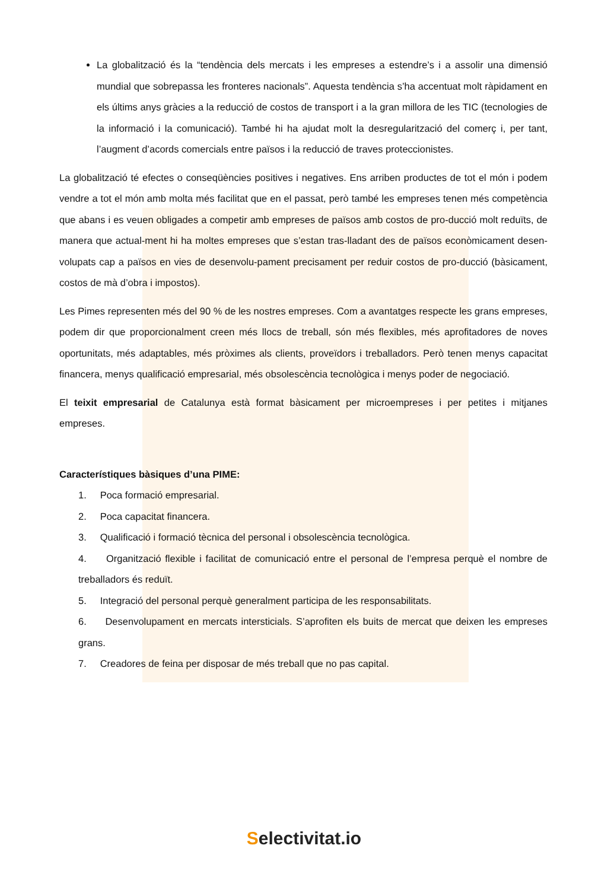La globalització és la “tendència dels mercats i les empreses a estendre’s i a assolir una dimensió mundial que sobrepassa les fronteres nacionals”. Aquesta tendència s’ha accentuat molt ràpidament en els últims anys gràcies a la reducció de costos de transport i a la gran millora de les TIC (tecnologies de la informació i la comunicació). També hi ha ajudat molt la desregularització del comerç i, per tant, l’augment d’acords comercials entre països i la reducció de traves proteccionistes.
La globalització té efectes o conseqüències positives i negatives. Ens arriben productes de tot el món i podem vendre a tot el món amb molta més facilitat que en el passat, però també les empreses tenen més competència que abans i es veuen obligades a competir amb empreses de països amb costos de pro-ducció molt reduïts, de manera que actual-ment hi ha moltes empreses que s’estan tras-lladant des de països econòmicament desen-volupats cap a països en vies de desenvolu-pament precisament per reduir costos de pro-ducció (bàsicament, costos de mà d’obra i impostos).
Les Pimes representen més del 90 % de les nostres empreses. Com a avantatges respecte les grans empreses, podem dir que proporcionalment creen més llocs de treball, són més flexibles, més aprofitadores de noves oportunitats, més adaptables, més pròximes als clients, proveïdors i treballadors. Però tenen menys capacitat financera, menys qualificació empresarial, més obsolescència tecnològica i menys poder de negociació.
El teixit empresarial de Catalunya està format bàsicament per microempreses i per petites i mitjanes empreses.
Característiques bàsiques d’una PIME:
1. Poca formació empresarial.
2. Poca capacitat financera.
3. Qualificació i formació tècnica del personal i obsolescència tecnològica.
4. Organització flexible i facilitat de comunicació entre el personal de l’empresa perquè el nombre de treballadors és reduït.
5. Integració del personal perquè generalment participa de les responsabilitats.
6. Desenvolupament en mercats intersticials. S’aprofiten els buits de mercat que deixen les empreses grans.
7. Creadores de feina per disposar de més treball que no pas capital.
Selectivitat.io